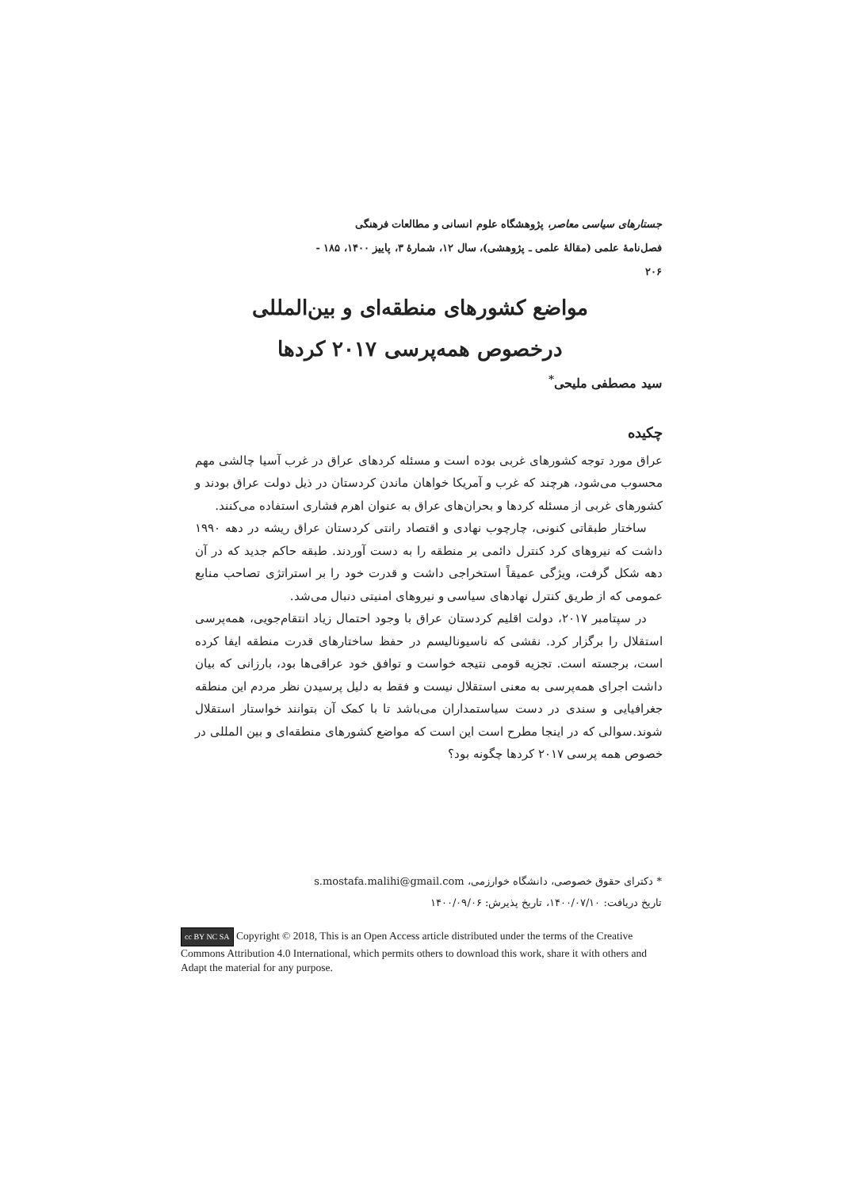جستارهای سیاسی معاصر، پژوهشگاه علوم انسانی و مطالعات فرهنگی
فصل‌نامهٔ علمی (مقالهٔ علمی ـ پژوهشی)، سال ۱۲، شمارهٔ ۳، پاییز ۱۴۰۰، ۱۸۵ - ۲۰۶
مواضع کشورهای منطقه‌ای و بین‌المللی
درخصوص همه‌پرسی ۲۰۱۷ کردها
سید مصطفی ملیحی<sup>*</sup>
چکیده
عراق مورد توجه کشورهای غربی بوده است و مسئله کردهای عراق در غرب آسیا چالشی مهم محسوب می‌شود، هرچند که غرب و آمریکا خواهان ماندن کردستان در ذیل دولت عراق بودند و کشورهای غربی از مسئله کردها و بحران‌های عراق به عنوان اهرم فشاری استفاده می‌کنند.
ساختار طبقاتی کنونی، چارچوب نهادی و اقتصاد رانتی کردستان عراق ریشه در دهه ۱۹۹۰ داشت که نیروهای کرد کنترل دائمی بر منطقه را به دست آوردند. طبقه حاکم جدید که در آن دهه شکل گرفت، ویژگی عمیقاً استخراجی داشت و قدرت خود را بر استراتژی تصاحب منابع عمومی که از طریق کنترل نهادهای سیاسی و نیروهای امنیتی دنبال می‌شد.
در سپتامبر ۲۰۱۷، دولت اقلیم کردستان عراق با وجود احتمال زیاد انتقام‌جویی، همه‌پرسی استقلال را برگزار کرد. نقشی که ناسیونالیسم در حفظ ساختارهای قدرت منطقه ایفا کرده است، برجسته است. تجزیه قومی نتیجه خواست و توافق خود عراقی‌ها بود، بارزانی که بیان داشت اجرای همه‌پرسی به معنی استقلال نیست و فقط به دلیل پرسیدن نظر مردم این منطقه جغرافیایی و سندی در دست سیاستمداران می‌باشد تا با کمک آن بتوانند خواستار استقلال شوند.سوالی که در اینجا مطرح است این است که مواضع کشورهای منطقه‌ای و بین المللی در خصوص همه پرسی ۲۰۱۷ کردها چگونه بود؟
* دکترای حقوق خصوصی، دانشگاه خوارزمی، s.mostafa.malihi@gmail.com
تاریخ دریافت: ۱۴۰۰/۰۷/۱۰، تاریخ پذیرش: ۱۴۰۰/۰۹/۰۶
cc BY NC SA Copyright © 2018, This is an Open Access article distributed under the terms of the Creative Commons Attribution 4.0 International, which permits others to download this work, share it with others and Adapt the material for any purpose.